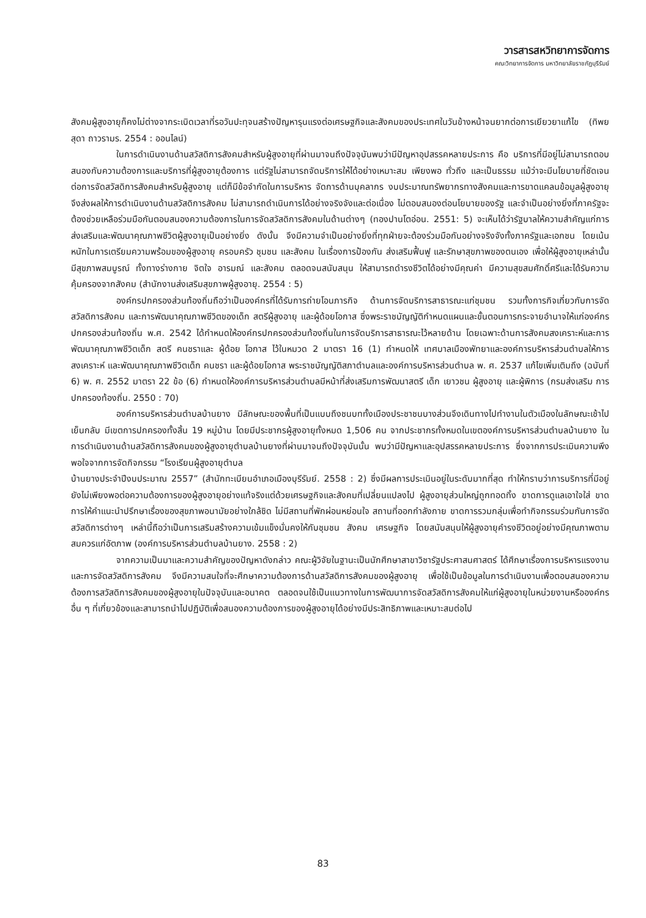วารสารสหวิทยาการจัดการ
คณะวิทยาการจัดการ มหาวิทยาลัยราชภัฏบุรีรัมย์
สังคมผู้สูงอายุก็คงไม่ต่างจากระเบิดเวลาที่รอวันปะทุจนสร้างปัญหารุนแรงต่อเศรษฐกิจและสังคมของประเทศในวันข้างหน้าจนยากต่อการเยียวยาแก้ไข (ทิพยสุดา ถาวรามร. 2554 : ออนไลน์)
ในการดำเนินงานด้านสวัสดิการสังคมสำหรับผู้สูงอายุที่ผ่านมาจนถึงปัจจุบันพบว่ามีปัญหาอุปสรรคหลายประการ คือ บริการที่มีอยู่ไม่สามารถตอบสนองกับความต้องการและบริการที่ผู้สูงอายุต้องการ แต่รัฐไม่สามารถจัดบริการให้ได้อย่างเหมาะสม เพียงพอ ทั่วถึง และเป็นธรรม แม้ว่าจะมีนโยบายที่ชัดเจนต่อการจัดสวัสดิการสังคมสำหรับผู้สูงอายุ แต่ก็มีข้อจำกัดในการบริหาร จัดการด้านบุคลากร งบประมาณทรัพยากรทางสังคมและการขาดแคลนข้อมูลผู้สูงอายุ จึงส่งผลให้การดำเนินงานด้านสวัสดิการสังคม ไม่สามารถดำเนินการได้อย่างจริงจังและต่อเนื่อง ไม่ตอบสนองต่อนโยบายของรัฐ และจำเป็นอย่างยิ่งที่ภาครัฐจะต้องช่วยเหลือร่วมมือกันตอบสนองความต้องการในการจัดสวัสดิการสังคมในด้านต่างๆ (ทองปานโตอ่อน. 2551: 5) จะเห็นได้ว่ารัฐบาลให้ความสำคัญแก่การส่งเสริมและพัฒนาคุณภาพชีวิตผู้สูงอายุเป็นอย่างยิ่ง ดังนั้น จึงมีความจำเป็นอย่างยิ่งที่ทุกฝ่ายจะต้องร่วมมือกันอย่างจริงจังทั้งภาครัฐและเอกชน โดยเน้นหนักในการเตรียมความพร้อมของผู้สูงอายุ ครอบครัว ชุมชน และสังคม ในเรื่องการป้องกัน ส่งเสริมฟื้นฟู และรักษาสุขภาพของตนเอง เพื่อให้ผู้สูงอายุเหล่านั้นมีสุขภาพสมบูรณ์ ทั้งทางร่างกาย จิตใจ อารมณ์ และสังคม ตลอดจนสนับสนุน ให้สามารถดำรงชีวิตได้อย่างมีคุณค่า มีความสุขสมศักดิ์ศรีและได้รับความคุ้มครองจากสังคม (สำนักงานส่งเสริมสุขภาพผู้สูงอายุ. 2554 : 5)
องค์กรปกครองส่วนท้องถิ่นถือว่าเป็นองค์กรที่ได้รับการถ่ายโอนภารกิจ ด้านการจัดบริการสาธารณะแก่ชุมชน รวมทั้งการกิจเกี่ยวกับการจัดสวัสดิการสังคม และการพัฒนาคุณภาพชีวิตของเด็ก สตรีผู้สูงอายุ และผู้ด้อยโอกาส ซึ่งพระราชบัญญัติกำหนดแผนและขั้นตอนการกระจายอำนาจให้แก่องค์กรปกครองส่วนท้องถิ่น พ.ศ. 2542 ได้กำหนดให้องค์กรปกครองส่วนท้องถิ่นในการจัดบริการสาธารณะไว้หลายด้าน โดยเฉพาะด้านการสังคมสงเคราะห์และการพัฒนาคุณภาพชีวิตเด็ก สตรี คนชราและ ผู้ด้อย โอกาส ไว้ในหมวด 2 มาตรา 16 (1) กำหนดให้ เทศบาลเมืองพัทยาและองค์การบริหารส่วนตำบลให้การสงเคราะห์ และพัฒนาคุณภาพชีวิตเด็ก คนชรา และผู้ด้อยโอกาส พระราชบัญญัติสภาตำบลและองค์การบริหารส่วนตำบล พ. ศ. 2537 แก้ไขเพิ่มเติมถึง (ฉบับที่ 6) พ. ศ. 2552 มาตรา 22 ข้อ (6) กำหนดให้องค์การบริหารส่วนตำบลมีหน้าที่ส่งเสริมการพัฒนาสตรี เด็ก เยาวชน ผู้สูงอายุ และผู้พิการ (กรมส่งเสริม การปกครองท้องถิ่น. 2550 : 70)
องค์การบริหารส่วนตำบลบ้านยาง มีลักษณะของพื้นที่เป็นแบบถึงชนบททั้งเมืองประชาชนบางส่วนจึงเดินทางไปทำงานในตัวเมืองในลักษณะเช้าไปเย็นกลับ มีเขตการปกครองทั้งสิ้น 19 หมู่บ้าน โดยมีประชากรผู้สูงอายุทั้งหมด 1,506 คน จากประชากรทั้งหมดในเขตองค์การบริหารส่วนตำบลบ้านยาง ในการดำเนินงานด้านสวัสดิการสังคมของผู้สูงอายุตำบลบ้านยางที่ผ่านมาจนถึงปัจจุบันนั้น พบว่ามีปัญหาและอุปสรรคหลายประการ ซึ่งจากการประเมินความพึงพอใจจากการจัดกิจกรรม “โรงเรียนผู้สูงอายุตำบล
บ้านยางประจำปีงบประมาณ 2557” (สำนักทะเบียนอำเภอเมืองบุรีรัมย์. 2558 : 2) ซึ่งมีผลการประเมินอยู่ในระดับมากที่สุด ทำให้ทราบว่าการบริการที่มีอยู่ยังไม่เพียงพอต่อความต้องการของผู้สูงอายุอย่างแท้จริงแต่ด้วยเศรษฐกิจและสังคมที่เปลี่ยนแปลงไป ผู้สูงอายุส่วนใหญ่ถูกทอดทิ้ง ขาดการดูแลเอาใจใส่ ขาดการให้คำแนะนำปรึกษาเรื่องของสุขภาพอนามัยอย่างใกล้ชิด ไม่มีสถานที่พักผ่อนหย่อนใจ สถานที่ออกกำลังกาย ขาดการรวมกลุ่มเพื่อทำกิจกรรมร่วมกันการจัดสวัสดิการต่างๆ เหล่านี้ถือว่าเป็นการเสริมสร้างความเข้มแข็งมั่นคงให้กับชุมชน สังคม เศรษฐกิจ โดยสนับสนุนให้ผู้สูงอายุคำรงชีวิตอยู่อย่างมีคุณภาพตามสมควรแก่อัตภาพ (องค์การบริหารส่วนตำบลบ้านยาง. 2558 : 2)
จากความเป็นมาและความสำคัญของปัญหาดังกล่าว คณะผู้วิจัยในฐานะเป็นนักศึกษาสาขาวิชารัฐประศาสนศาสตร์ ได้ศึกษาเรื่องการบริหารแรงงานและการจัดสวัสดิการสังคม จึงมีความสนใจที่จะศึกษาความต้องการด้านสวัสดิการสังคมของผู้สูงอายุ เพื่อใช้เป็นข้อมูลในการดำเนินงานเพื่อตอบสนองความต้องการสวัสดิการสังคมของผู้สูงอายุในปัจจุบันและอนาคต ตลอดจนใช้เป็นแนวทางในการพัฒนาการจัดสวัสดิการสังคมให้แก่ผู้สูงอายุในหน่วยงานหรือองค์กรอื่น ๆ ที่เกี่ยวข้องและสามารถนำไปปฏิบัติเพื่อสนองความต้องการของผู้สูงอายุได้อย่างมีประสิทธิภาพและเหมาะสมต่อไป
83